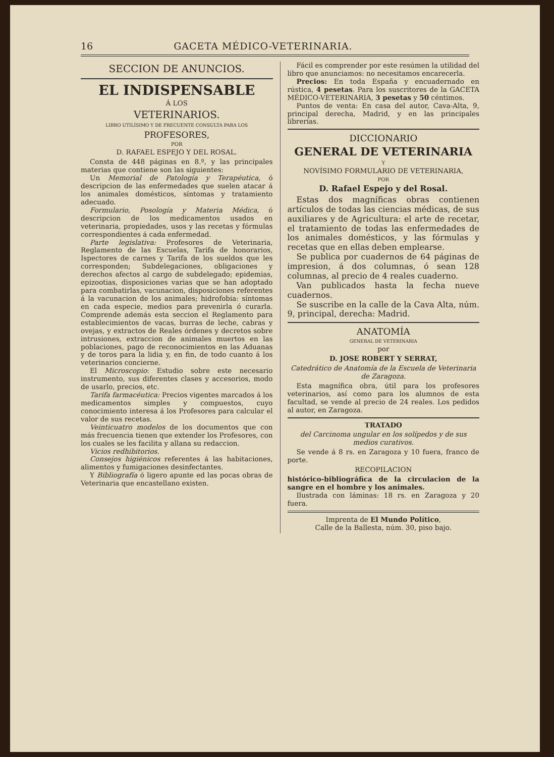16 GACETA MÉDICO-VETERINARIA.
SECCION DE ANUNCIOS.
EL INDISPENSABLE
Á LOS
VETERINARIOS.
LIBRO UTILÍSIMO Y DE FRECUENTE CONSULTA PARA LOS
PROFESORES,
POR
D. RAFAEL ESPEJO Y DEL ROSAL.
Consta de 448 páginas en 8.º, y las principales materias que contiene son las siguientes:
Un Memorial de Patología y Terapéutica, ó descripcion de las enfermedades que suelen atacar á los animales domésticos, síntomas y tratamiento adecuado.
Formulario, Posología y Materia Médica, ó descripcion de los medicamentos usados en veterinaria, propiedades, usos y las recetas y fórmulas correspondientes á cada enfermedad.
Parte legislativa: Profesores de Veterinaria, Reglamento de las Escuelas, Tarifa de honorarios, Ispectores de carnes y Tarifa de los sueldos que les corresponden; Subdelegaciones, obligaciones y derechos afectos al cargo de subdelegado; epidemias, epizootias, disposiciones varias que se han adoptado para combatirlas, vacunacion, disposiciones referentes á la vacunacion de los animales; hidrofobia: síntomas en cada especie, medios para prevenirla ó curarla. Comprende además esta seccion el Reglamento para establecimientos de vacas, burras de leche, cabras y ovejas, y extractos de Reales órdenes y decretos sobre intrusiones, extraccion de animales muertos en las poblaciones, pago de reconocimientos en las Aduanas y de toros para la lidia y, en fin, de todo cuanto á los veterinarios concierne.
El Microscopio: Estudio sobre este necesario instrumento, sus diferentes clases y accesorios, modo de usarlo, precios, etc.
Tarifa farmacéutica: Precios vigentes marcados á los medicamentos simples y compuestos, cuyo conocimiento interesa á los Profesores para calcular el valor de sus recetas.
Veinticuatro modelos de los documentos que con más frecuencia tienen que extender los Profesores, con los cuales se les facilita y allana su redaccion.
Vicios redhibitorios.
Consejos higiénicos referentes á las habitaciones, alimentos y fumigaciones desinfectantes.
Y Bibliografía ó ligero apunte ed las pocas obras de Veterinaria que encastellano existen.
Fácil es comprender por este resúmen la utilidad del libro que anunciamos: no necesitamos encarecerla.
Precios: En toda España y encuadernado en rústica, 4 pesetas. Para los suscritores de la GACETA MÉDICO-VETERINARIA, 3 pesetas y 50 céntimos.
Puntos de venta: En casa del autor, Cava-Alta, 9, principal derecha, Madrid, y en las principales librerías.
DICCIONARIO
GENERAL DE VETERINARIA
Y
NOVÍSIMO FORMULARIO DE VETERINARIA,
POR
D. Rafael Espejo y del Rosal.
Estas dos magníficas obras contienen artículos de todas las ciencias médicas, de sus auxiliares y de Agricultura: el arte de recetar, el tratamiento de todas las enfermedades de los animales domésticos, y las fórmulas y recetas que en ellas deben emplearse.
Se publica por cuadernos de 64 páginas de impresion, á dos columnas, ó sean 128 columnas, al precio de 4 reales cuaderno.
Van publicados hasta la fecha nueve cuadernos.
Se suscribe en la calle de la Cava Alta, núm. 9, principal, derecha: Madrid.
ANATOMÍA
GENERAL DE VETERINARIA
por
D. JOSE ROBERT Y SERRAT,
Catedrático de Anatomía de la Escuela de Veterinaria de Zaragoza.
Esta magnífica obra, útil para los profesores veterinarios, así como para los alumnos de esta facultad, se vende al precio de 24 reales. Los pedidos al autor, en Zaragoza.
TRATADO
del Carcinoma ungular en los solípedos y de sus medios curativos.
Se vende á 8 rs. en Zaragoza y 10 fuera, franco de porte.
RECOPILACION
histórico-bibliográfica de la circulacion de la sangre en el hombre y los animales.
Ilustrada con láminas: 18 rs. en Zaragoza y 20 fuera.
Imprenta de El Mundo Político,
Calle de la Ballesta, núm. 30, piso bajo.